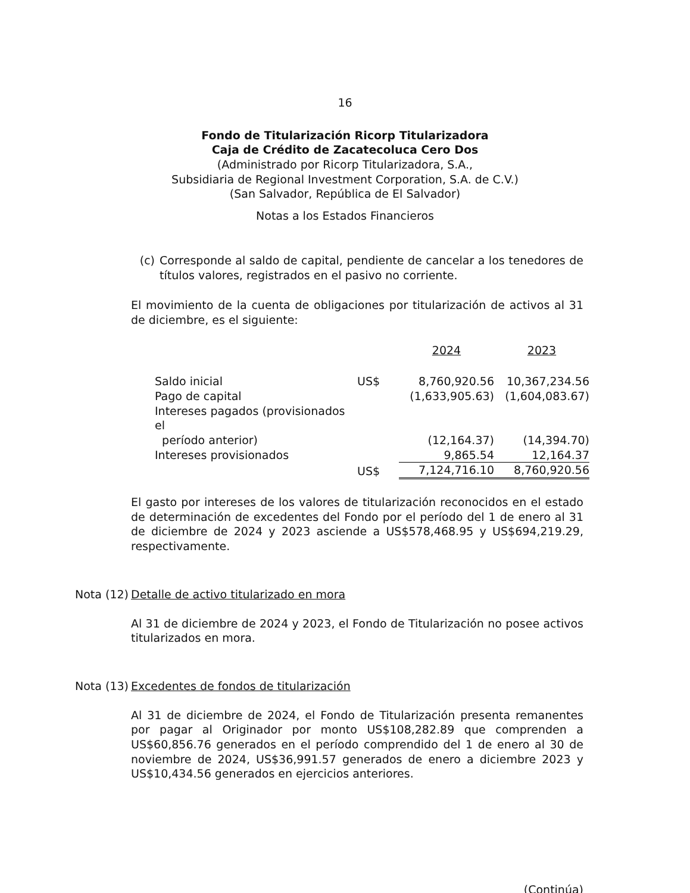16
Fondo de Titularización Ricorp Titularizadora
Caja de Crédito de Zacatecoluca Cero Dos
(Administrado por Ricorp Titularizadora, S.A.,
Subsidiaria de Regional Investment Corporation, S.A. de C.V.)
(San Salvador, República de El Salvador)
Notas a los Estados Financieros
(c) Corresponde al saldo de capital, pendiente de cancelar a los tenedores de títulos valores, registrados en el pasivo no corriente.
El movimiento de la cuenta de obligaciones por titularización de activos al 31 de diciembre, es el siguiente:
| | | 2024 | 2023 |
| Saldo inicial | US$ | 8,760,920.56 | 10,367,234.56 |
| Pago de capital | | (1,633,905.63) | (1,604,083.67) |
| Intereses pagados (provisionados el período anterior) | | (12,164.37) | (14,394.70) |
| Intereses provisionados | | 9,865.54 | 12,164.37 |
| | US$ | 7,124,716.10 | 8,760,920.56 |
El gasto por intereses de los valores de titularización reconocidos en el estado de determinación de excedentes del Fondo por el período del 1 de enero al 31 de diciembre de 2024 y 2023 asciende a US$578,468.95 y US$694,219.29, respectivamente.
Nota (12) Detalle de activo titularizado en mora
Al 31 de diciembre de 2024 y 2023, el Fondo de Titularización no posee activos titularizados en mora.
Nota (13) Excedentes de fondos de titularización
Al 31 de diciembre de 2024, el Fondo de Titularización presenta remanentes por pagar al Originador por monto US$108,282.89 que comprenden a US$60,856.76 generados en el período comprendido del 1 de enero al 30 de noviembre de 2024, US$36,991.57 generados de enero a diciembre 2023 y US$10,434.56 generados en ejercicios anteriores.
(Continúa)